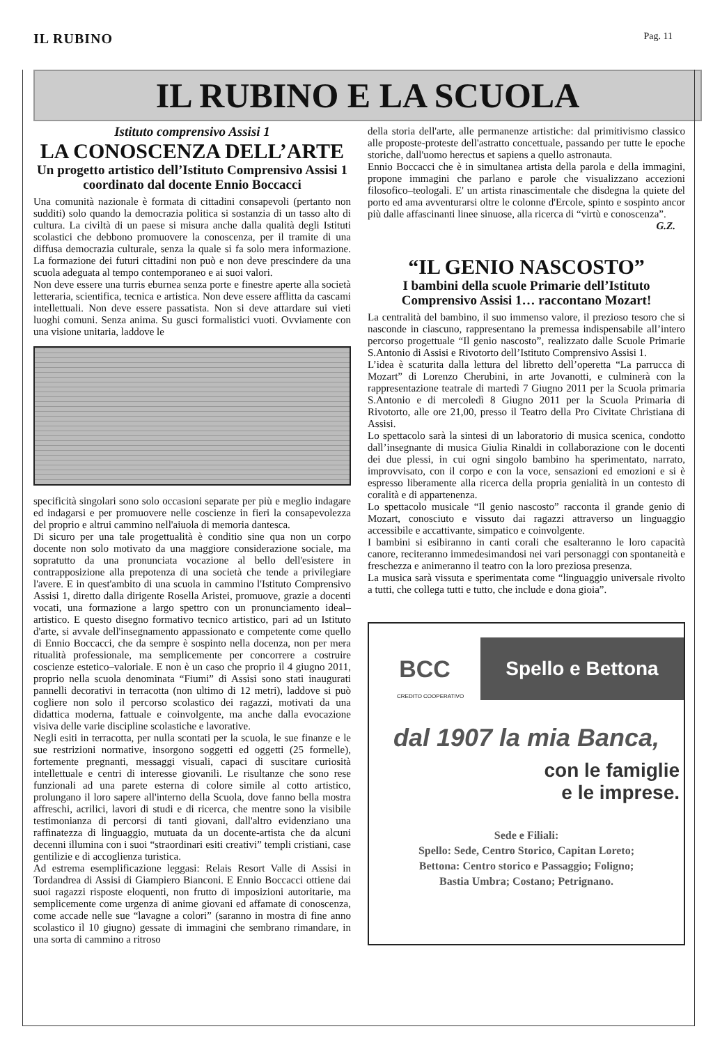IL RUBINO
Pag. 11
IL RUBINO E LA SCUOLA
Istituto comprensivo Assisi 1
LA CONOSCENZA DELL’ARTE
Un progetto artistico dell’Istituto Comprensivo Assisi 1 coordinato dal docente Ennio Boccacci
Una comunità nazionale è formata di cittadini consapevoli (pertanto non sudditi) solo quando la democrazia politica si sostanzia di un tasso alto di cultura. La civiltà di un paese si misura anche dalla qualità degli Istituti scolastici che debbono promuovere la conoscenza, per il tramite di una diffusa democrazia culturale, senza la quale si fa solo mera informazione. La formazione dei futuri cittadini non può e non deve prescindere da una scuola adeguata al tempo contemporaneo e ai suoi valori.
Non deve essere una turris eburnea senza porte e finestre aperte alla società letteraria, scientifica, tecnica e artistica. Non deve essere afflitta da cascami intellettuali. Non deve essere passatista. Non si deve attardare sui vieti luoghi comuni. Senza anima. Su gusci formalistici vuoti. Ovviamente con una visione unitaria, laddove le
specificità singolari sono solo occasioni separate per più e meglio indagare ed indagarsi e per promuovere nelle coscienze in fieri la consapevolezza del proprio e altrui cammino nell'aiuola di memoria dantesca.
Di sicuro per una tale progettualità è conditio sine qua non un corpo docente non solo motivato da una maggiore considerazione sociale, ma sopratutto da una pronunciata vocazione al bello dell'esistere in contrapposizione alla prepotenza di una società che tende a privilegiare l'avere. E in quest'ambito di una scuola in cammino l'Istituto Comprensivo Assisi 1, diretto dalla dirigente Rosella Aristei, promuove, grazie a docenti vocati, una formazione a largo spettro con un pronunciamento ideal–artistico. E questo disegno formativo tecnico artistico, pari ad un Istituto d'arte, si avvale dell'insegnamento appassionato e competente come quello di Ennio Boccacci, che da sempre è sospinto nella docenza, non per mera ritualità professionale, ma semplicemente per concorrere a costruire coscienze estetico–valoriale. E non è un caso che proprio il 4 giugno 2011, proprio nella scuola denominata “Fiumi” di Assisi sono stati inaugurati pannelli decorativi in terracotta (non ultimo di 12 metri), laddove si può cogliere non solo il percorso scolastico dei ragazzi, motivati da una didattica moderna, fattuale e coinvolgente, ma anche dalla evocazione visiva delle varie discipline scolastiche e lavorative.
Negli esiti in terracotta, per nulla scontati per la scuola, le sue finanze e le sue restrizioni normative, insorgono soggetti ed oggetti (25 formelle), fortemente pregnanti, messaggi visuali, capaci di suscitare curiosità intellettuale e centri di interesse giovanili. Le risultanze che sono rese funzionali ad una parete esterna di colore simile al cotto artistico, prolungano il loro sapere all'interno della Scuola, dove fanno bella mostra affreschi, acrilici, lavori di studi e di ricerca, che mentre sono la visibile testimonianza di percorsi di tanti giovani, dall'altro evidenziano una raffinatezza di linguaggio, mutuata da un docente-artista che da alcuni decenni illumina con i suoi “straordinari esiti creativi” templi cristiani, case gentilizie e di accoglienza turistica.
Ad estrema esemplificazione leggasi: Relais Resort Valle di Assisi in Tordandrea di Assisi di Giampiero Bianconi. E Ennio Boccacci ottiene dai suoi ragazzi risposte eloquenti, non frutto di imposizioni autoritarie, ma semplicemente come urgenza di anime giovani ed affamate di conoscenza, come accade nelle sue “lavagne a colori” (saranno in mostra di fine anno scolastico il 10 giugno) gessate di immagini che sembrano rimandare, in una sorta di cammino a ritroso
della storia dell'arte, alle permanenze artistiche: dal primitivismo classico alle proposte-proteste dell'astratto concettuale, passando per tutte le epoche storiche, dall'uomo herectus et sapiens a quello astronauta.
Ennio Boccacci che è in simultanea artista della parola e della immagini, propone immagini che parlano e parole che visualizzano accezioni filosofico–teologali. E' un artista rinascimentale che disdegna la quiete del porto ed ama avventurarsi oltre le colonne d'Ercole, spinto e sospinto ancor più dalle affascinanti linee sinuose, alla ricerca di “virtù e conoscenza”.
G.Z.
“IL GENIO NASCOSTO”
I bambini della scuole Primarie dell’Istituto Comprensivo Assisi 1… raccontano Mozart!
La centralità del bambino, il suo immenso valore, il prezioso tesoro che si nasconde in ciascuno, rappresentano la premessa indispensabile all’intero percorso progettuale “Il genio nascosto”, realizzato dalle Scuole Primarie S.Antonio di Assisi e Rivotorto dell’Istituto Comprensivo Assisi 1.
L’idea è scaturita dalla lettura del libretto dell’operetta “La parrucca di Mozart” di Lorenzo Cherubini, in arte Jovanotti, e culminerà con la rappresentazione teatrale di martedì 7 Giugno 2011 per la Scuola primaria S.Antonio e di mercoledì 8 Giugno 2011 per la Scuola Primaria di Rivotorto, alle ore 21,00, presso il Teatro della Pro Civitate Christiana di Assisi.
Lo spettacolo sarà la sintesi di un laboratorio di musica scenica, condotto dall’insegnante di musica Giulia Rinaldi in collaborazione con le docenti dei due plessi, in cui ogni singolo bambino ha sperimentato, narrato, improvvisato, con il corpo e con la voce, sensazioni ed emozioni e si è espresso liberamente alla ricerca della propria genialità in un contesto di coralità e di appartenenza.
Lo spettacolo musicale “Il genio nascosto” racconta il grande genio di Mozart, conosciuto e vissuto dai ragazzi attraverso un linguaggio accessibile e accattivante, simpatico e coinvolgente.
I bambini si esibiranno in canti corali che esalteranno le loro capacità canore, reciteranno immedesimandosi nei vari personaggi con spontaneità e freschezza e animeranno il teatro con la loro preziosa presenza.
La musica sarà vissuta e sperimentata come “linguaggio universale rivolto a tutti, che collega tutti e tutto, che include e dona gioia”.
BCC CREDITO COOPERATIVO
Spello e Bettona
CREDITO COOPERATIVO
dal 1907 la mia Banca,
con le famiglie
e le imprese.
Sede e Filiali:
Spello: Sede, Centro Storico, Capitan Loreto;
Bettona: Centro storico e Passaggio; Foligno;
Bastia Umbra; Costano; Petrignano.